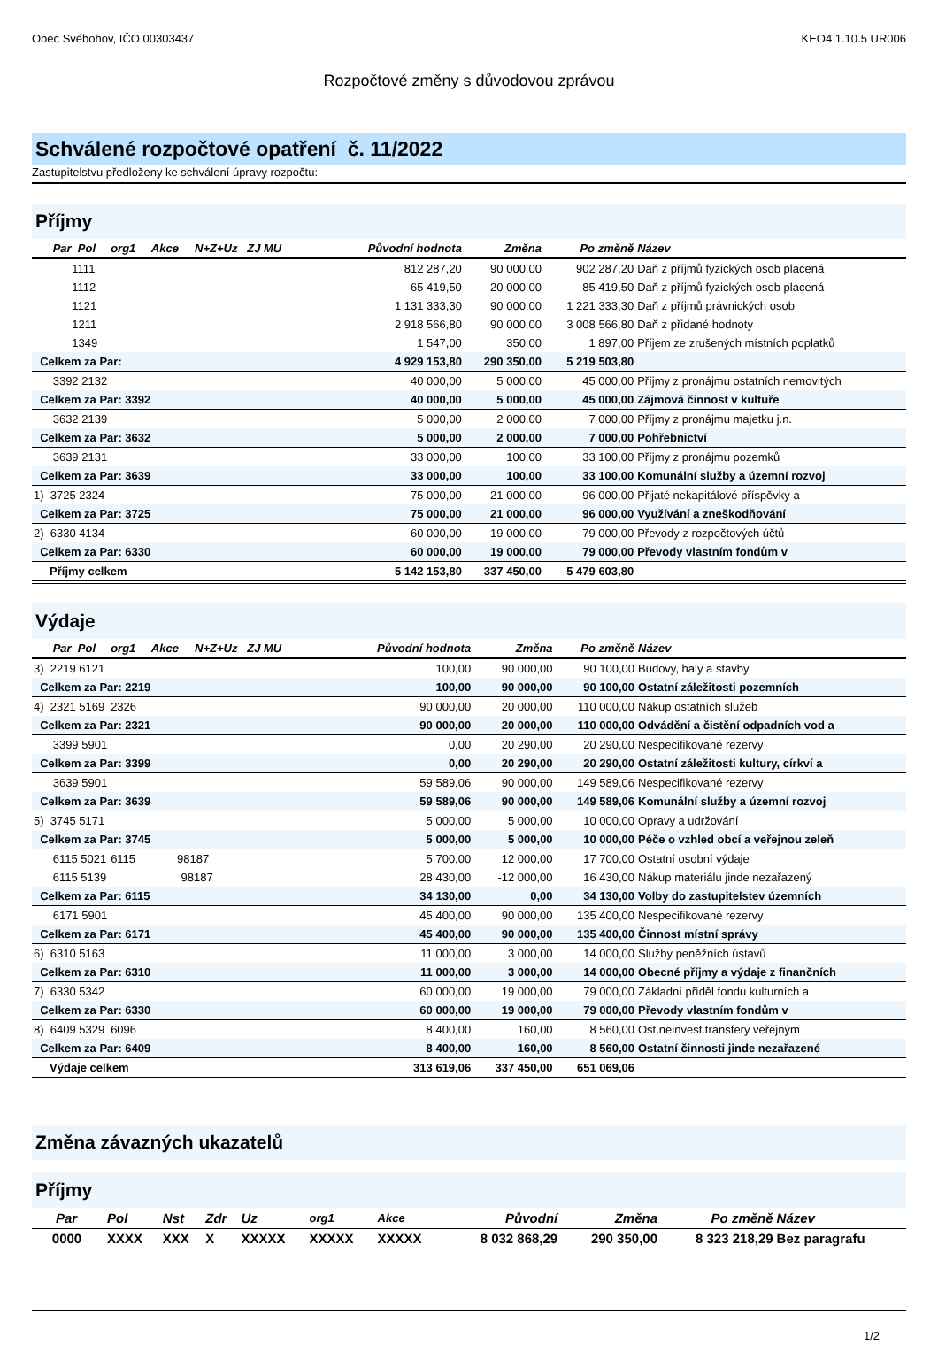Obec Svébohov, IČO 00303437 KEO4 1.10.5 UR006
Rozpočtové změny s důvodovou zprávou
Schválené rozpočtové opatření č. 11/2022
Zastupitelstvu předloženy ke schválení úpravy rozpočtu:
Příjmy
| Par Pol | org1 Akce N+Z+Uz ZJ MU | Původní hodnota | Změna | Po změně | Název |
| --- | --- | --- | --- | --- | --- |
| 1111 | | 812 287,20 | 90 000,00 | 902 287,20 | Daň z příjmů fyzických osob placená |
| 1112 | | 65 419,50 | 20 000,00 | 85 419,50 | Daň z příjmů fyzických osob placená |
| 1121 | | 1 131 333,30 | 90 000,00 | 1 221 333,30 | Daň z příjmů právnických osob |
| 1211 | | 2 918 566,80 | 90 000,00 | 3 008 566,80 | Daň z přidané hodnoty |
| 1349 | | 1 547,00 | 350,00 | 1 897,00 | Příjem ze zrušených místních poplatků |
| Celkem za Par: | | 4 929 153,80 | 290 350,00 | 5 219 503,80 | |
| 3392 2132 | | 40 000,00 | 5 000,00 | 45 000,00 | Příjmy z pronájmu ostatních nemovitých |
| Celkem za Par: 3392 | | 40 000,00 | 5 000,00 | 45 000,00 | Zájmová činnost v kultuře |
| 3632 2139 | | 5 000,00 | 2 000,00 | 7 000,00 | Příjmy z pronájmu majetku j.n. |
| Celkem za Par: 3632 | | 5 000,00 | 2 000,00 | 7 000,00 | Pohřebnictví |
| 3639 2131 | | 33 000,00 | 100,00 | 33 100,00 | Příjmy z pronájmu pozemků |
| Celkem za Par: 3639 | | 33 000,00 | 100,00 | 33 100,00 | Komunální služby a územní rozvoj |
| 1) 3725 2324 | | 75 000,00 | 21 000,00 | 96 000,00 | Přijaté nekapitálové příspěvky a |
| Celkem za Par: 3725 | | 75 000,00 | 21 000,00 | 96 000,00 | Využívání a zneškodňování |
| 2) 6330 4134 | | 60 000,00 | 19 000,00 | 79 000,00 | Převody z rozpočtových účtů |
| Celkem za Par: 6330 | | 60 000,00 | 19 000,00 | 79 000,00 | Převody vlastním fondům v |
| Příjmy celkem | | 5 142 153,80 | 337 450,00 | 5 479 603,80 | |
Výdaje
| Par Pol | org1 Akce N+Z+Uz ZJ MU | Původní hodnota | Změna | Po změně | Název |
| --- | --- | --- | --- | --- | --- |
| 3) 2219 6121 | | 100,00 | 90 000,00 | 90 100,00 | Budovy, haly a stavby |
| Celkem za Par: 2219 | | 100,00 | 90 000,00 | 90 100,00 | Ostatní záležitosti pozemních |
| 4) 2321 5169 | 2326 | 90 000,00 | 20 000,00 | 110 000,00 | Nákup ostatních služeb |
| Celkem za Par: 2321 | | 90 000,00 | 20 000,00 | 110 000,00 | Odvádění a čistění odpadních vod a |
| 3399 5901 | | 0,00 | 20 290,00 | 20 290,00 | Nespecifikované rezervy |
| Celkem za Par: 3399 | | 0,00 | 20 290,00 | 20 290,00 | Ostatní záležitosti kultury, církví a |
| 3639 5901 | | 59 589,06 | 90 000,00 | 149 589,06 | Nespecifikované rezervy |
| Celkem za Par: 3639 | | 59 589,06 | 90 000,00 | 149 589,06 | Komunální služby a územní rozvoj |
| 5) 3745 5171 | | 5 000,00 | 5 000,00 | 10 000,00 | Opravy a udržování |
| Celkem za Par: 3745 | | 5 000,00 | 5 000,00 | 10 000,00 | Péče o vzhled obcí a veřejnou zeleň |
| 6115 5021 | 6115 98187 | 5 700,00 | 12 000,00 | 17 700,00 | Ostatní osobní výdaje |
| 6115 5139 | 98187 | 28 430,00 | -12 000,00 | 16 430,00 | Nákup materiálu jinde nezařazený |
| Celkem za Par: 6115 | | 34 130,00 | 0,00 | 34 130,00 | Volby do zastupitelstev územních |
| 6171 5901 | | 45 400,00 | 90 000,00 | 135 400,00 | Nespecifikované rezervy |
| Celkem za Par: 6171 | | 45 400,00 | 90 000,00 | 135 400,00 | Činnost místní správy |
| 6) 6310 5163 | | 11 000,00 | 3 000,00 | 14 000,00 | Služby peněžních ústavů |
| Celkem za Par: 6310 | | 11 000,00 | 3 000,00 | 14 000,00 | Obecné příjmy a výdaje z finančních |
| 7) 6330 5342 | | 60 000,00 | 19 000,00 | 79 000,00 | Základní příděl fondu kulturních a |
| Celkem za Par: 6330 | | 60 000,00 | 19 000,00 | 79 000,00 | Převody vlastním fondům v |
| 8) 6409 5329 | 6096 | 8 400,00 | 160,00 | 8 560,00 | Ost.neinvest.transfery veřejným |
| Celkem za Par: 6409 | | 8 400,00 | 160,00 | 8 560,00 | Ostatní činnosti jinde nezařazené |
| Výdaje celkem | | 313 619,06 | 337 450,00 | 651 069,06 | |
Změna závazných ukazatelů
Příjmy
| Par | Pol | Nst | Zdr | Uz | org1 | Akce | Původní | Změna | Po změně | Název |
| --- | --- | --- | --- | --- | --- | --- | --- | --- | --- | --- |
| 0000 | XXXX | XXX | X | XXXXX | XXXXX | XXXXX | 8 032 868,29 | 290 350,00 | 8 323 218,29 | Bez paragrafu |
1/2